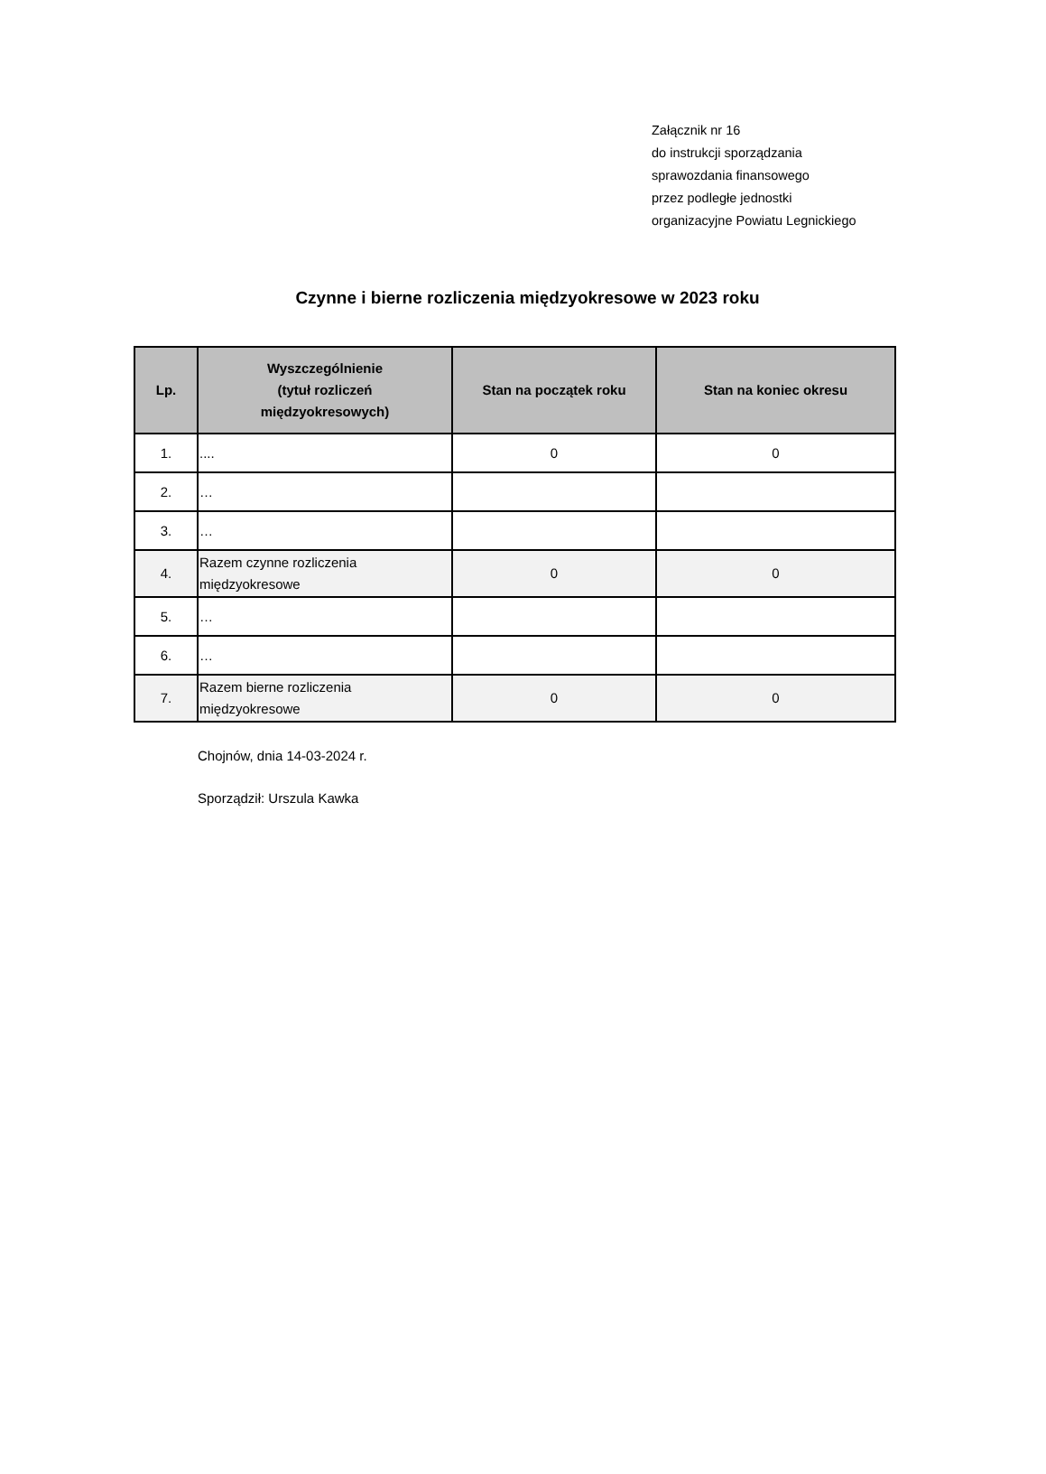Załącznik nr 16
do instrukcji sporządzania
sprawozdania finansowego
przez podległe jednostki
organizacyjne Powiatu Legnickiego
Czynne i bierne rozliczenia międzyokresowe w 2023 roku
| Lp. | Wyszczególnienie (tytuł rozliczeń międzyokresowych) | Stan na początek roku | Stan na koniec okresu |
| --- | --- | --- | --- |
| 1. | .... | 0 | 0 |
| 2. | … | | |
| 3. | … | | |
| 4. | Razem czynne rozliczenia międzyokresowe | 0 | 0 |
| 5. | … | | |
| 6. | … | | |
| 7. | Razem bierne rozliczenia międzyokresowe | 0 | 0 |
Chojnów, dnia 14-03-2024 r.
Sporządził: Urszula Kawka